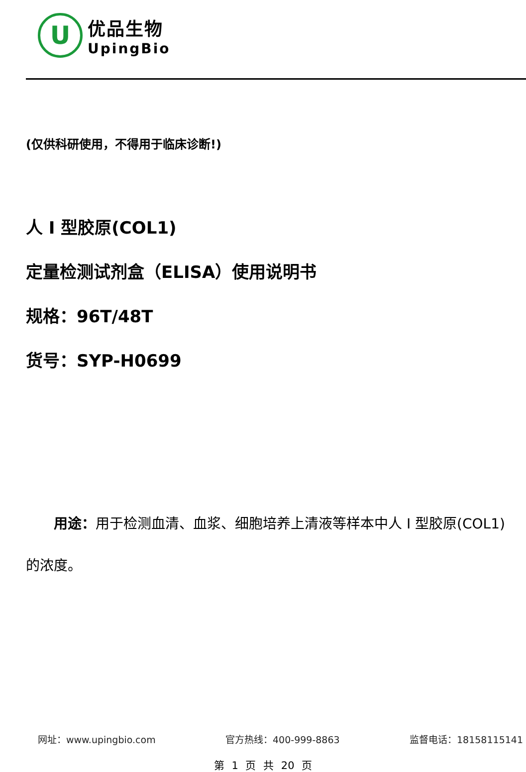U
优品生物
UpingBio
(仅供科研使用，不得用于临床诊断!)
人 I 型胶原(COL1)
定量检测试剂盒（ELISA）使用说明书
规格：96T/48T
货号：SYP-H0699
用途：用于检测血清、血浆、细胞培养上清液等样本中人 I 型胶原(COL1)的浓度。
网址：www.upingbio.com 官方热线：400-999-8863 监督电话：18158115141
第 1 页 共 20 页